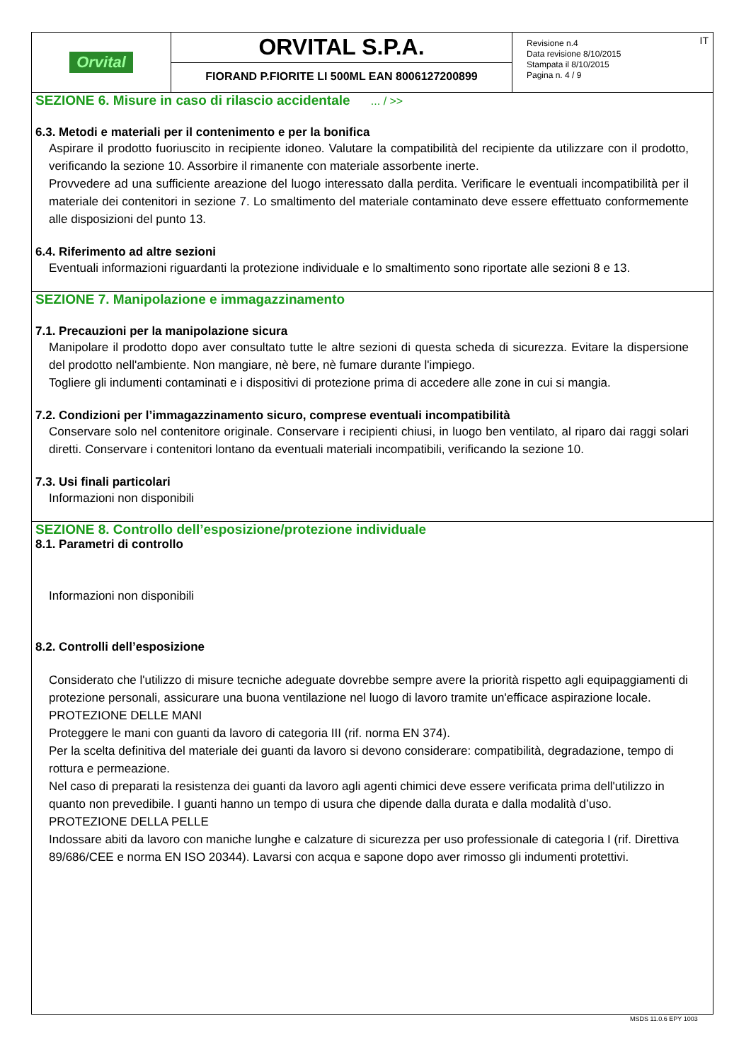Orvital
ORVITAL S.P.A.
FIORAND P.FIORITE LI 500ML EAN 8006127200899
Revisione n.4
Data revisione 8/10/2015
Stampata il 8/10/2015
Pagina n. 4 / 9
IT
SEZIONE 6. Misure in caso di rilascio accidentale ... / >>
6.3. Metodi e materiali per il contenimento e per la bonifica
Aspirare il prodotto fuoriuscito in recipiente idoneo. Valutare la compatibilità del recipiente da utilizzare con il prodotto, verificando la sezione 10. Assorbire il rimanente con materiale assorbente inerte.
Provvedere ad una sufficiente areazione del luogo interessato dalla perdita. Verificare le eventuali incompatibilità per il materiale dei contenitori in sezione 7. Lo smaltimento del materiale contaminato deve essere effettuato conformemente alle disposizioni del punto 13.
6.4. Riferimento ad altre sezioni
Eventuali informazioni riguardanti la protezione individuale e lo smaltimento sono riportate alle sezioni 8 e 13.
SEZIONE 7. Manipolazione e immagazzinamento
7.1. Precauzioni per la manipolazione sicura
Manipolare il prodotto dopo aver consultato tutte le altre sezioni di questa scheda di sicurezza. Evitare la dispersione del prodotto nell'ambiente. Non mangiare, nè bere, nè fumare durante l'impiego.
Togliere gli indumenti contaminati e i dispositivi di protezione prima di accedere alle zone in cui si mangia.
7.2. Condizioni per l’immagazzinamento sicuro, comprese eventuali incompatibilità
Conservare solo nel contenitore originale. Conservare i recipienti chiusi, in luogo ben ventilato, al riparo dai raggi solari diretti. Conservare i contenitori lontano da eventuali materiali incompatibili, verificando la sezione 10.
7.3. Usi finali particolari
Informazioni non disponibili
SEZIONE 8. Controllo dell’esposizione/protezione individuale
8.1. Parametri di controllo
Informazioni non disponibili
8.2. Controlli dell’esposizione
Considerato che l'utilizzo di misure tecniche adeguate dovrebbe sempre avere la priorità rispetto agli equipaggiamenti di protezione personali, assicurare una buona ventilazione nel luogo di lavoro tramite un'efficace aspirazione locale.
PROTEZIONE DELLE MANI
Proteggere le mani con guanti da lavoro di categoria III (rif. norma EN 374).
Per la scelta definitiva del materiale dei guanti da lavoro si devono considerare: compatibilità, degradazione, tempo di rottura e permeazione.
Nel caso di preparati la resistenza dei guanti da lavoro agli agenti chimici deve essere verificata prima dell'utilizzo in quanto non prevedibile. I guanti hanno un tempo di usura che dipende dalla durata e dalla modalità d’uso.
PROTEZIONE DELLA PELLE
Indossare abiti da lavoro con maniche lunghe e calzature di sicurezza per uso professionale di categoria I (rif. Direttiva 89/686/CEE e norma EN ISO 20344). Lavarsi con acqua e sapone dopo aver rimosso gli indumenti protettivi.
MSDS 11.0.6 EPY 1003